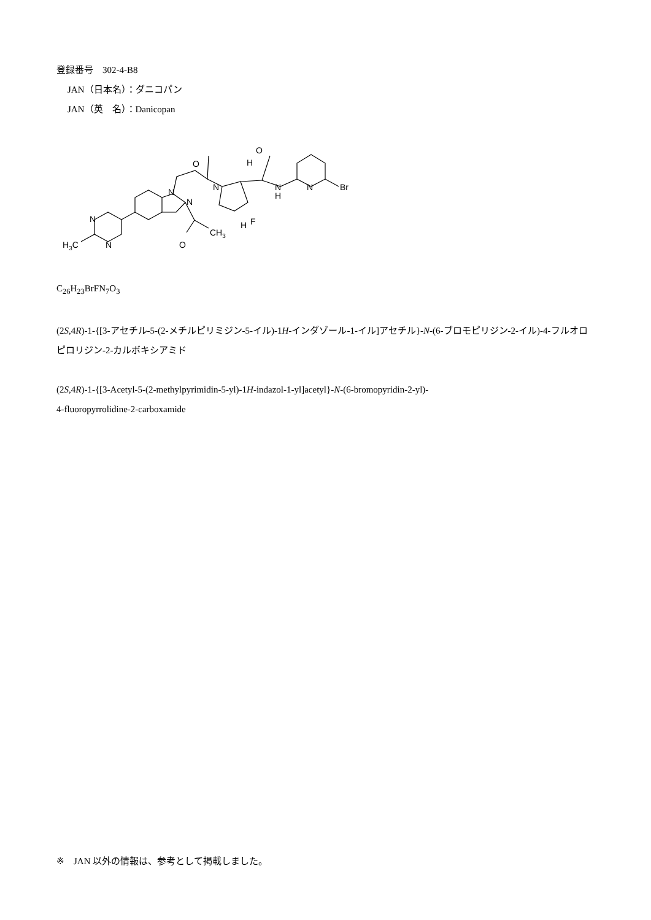登録番号　302-4-B8
JAN（日本名）：ダニコパン
JAN（英　名）：Danicopan
O
O
H
N
N
N
N
H
N
Br
F
H
N
N
H3C
O
CH3
C<sub>26</sub>H<sub>23</sub>BrFN<sub>7</sub>O<sub>3</sub>
(2S,4R)-1-{[3-アセチル-5-(2-メチルピリミジン-5-イル)-1H-インダゾール-1-イル]アセチル}-N-(6-ブロモピリジン-2-イル)-4-フルオロピロリジン-2-カルボキシアミド
(2S,4R)-1-{[3-Acetyl-5-(2-methylpyrimidin-5-yl)-1H-indazol-1-yl]acetyl}-N-(6-bromopyridin-2-yl)-
4-fluoropyrrolidine-2-carboxamide
※　JAN 以外の情報は、参考として掲載しました。